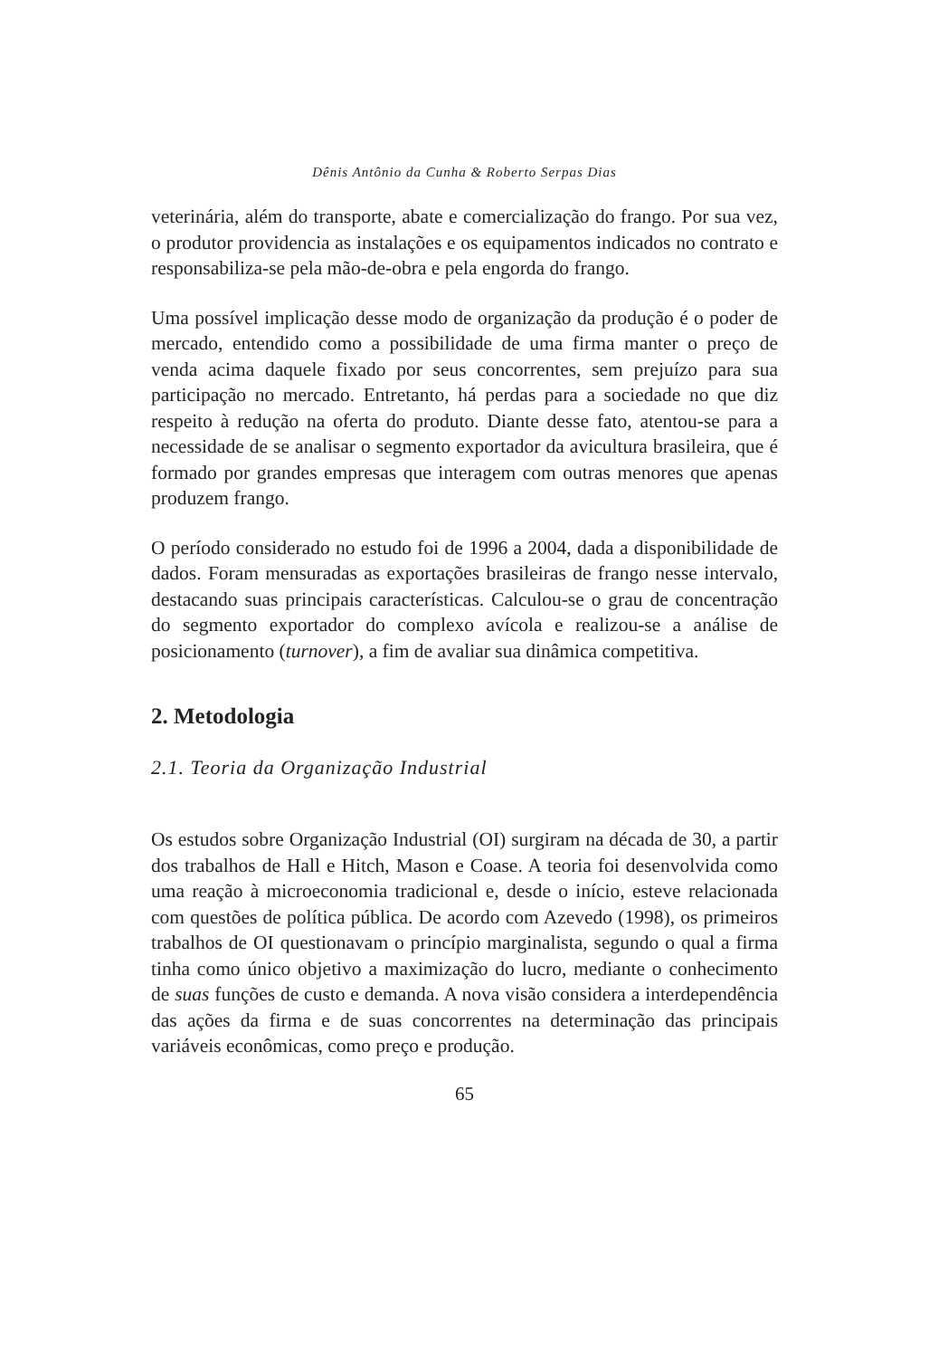Dênis Antônio da Cunha & Roberto Serpas Dias
veterinária, além do transporte, abate e comercialização do frango. Por sua vez, o produtor providencia as instalações e os equipamentos indicados no contrato e responsabiliza-se pela mão-de-obra e pela engorda do frango.
Uma possível implicação desse modo de organização da produção é o poder de mercado, entendido como a possibilidade de uma firma manter o preço de venda acima daquele fixado por seus concorrentes, sem prejuízo para sua participação no mercado. Entretanto, há perdas para a sociedade no que diz respeito à redução na oferta do produto. Diante desse fato, atentou-se para a necessidade de se analisar o segmento exportador da avicultura brasileira, que é formado por grandes empresas que interagem com outras menores que apenas produzem frango.
O período considerado no estudo foi de 1996 a 2004, dada a disponibilidade de dados. Foram mensuradas as exportações brasileiras de frango nesse intervalo, destacando suas principais características. Calculou-se o grau de concentração do segmento exportador do complexo avícola e realizou-se a análise de posicionamento (turnover), a fim de avaliar sua dinâmica competitiva.
2. Metodologia
2.1. Teoria da Organização Industrial
Os estudos sobre Organização Industrial (OI) surgiram na década de 30, a partir dos trabalhos de Hall e Hitch, Mason e Coase. A teoria foi desenvolvida como uma reação à microeconomia tradicional e, desde o início, esteve relacionada com questões de política pública. De acordo com Azevedo (1998), os primeiros trabalhos de OI questionavam o princípio marginalista, segundo o qual a firma tinha como único objetivo a maximização do lucro, mediante o conhecimento de suas funções de custo e demanda. A nova visão considera a interdependência das ações da firma e de suas concorrentes na determinação das principais variáveis econômicas, como preço e produção.
65